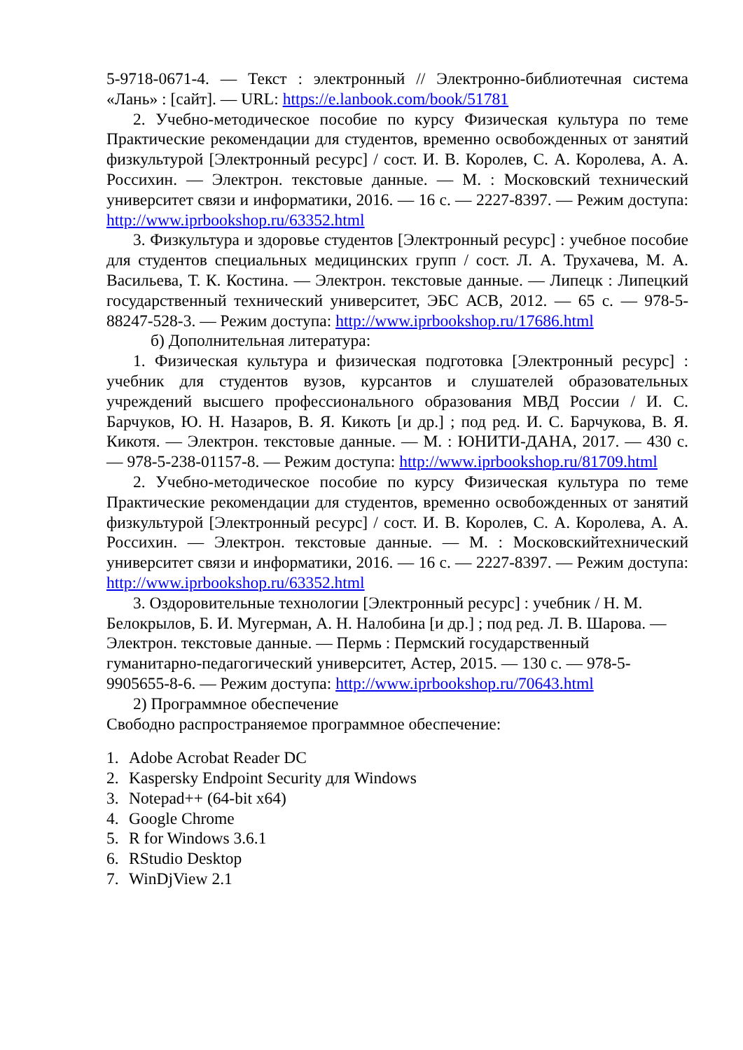5-9718-0671-4. — Текст : электронный // Электронно-библиотечная система «Лань» : [сайт]. — URL: https://e.lanbook.com/book/51781
2. Учебно-методическое пособие по курсу Физическая культура по теме Практические рекомендации для студентов, временно освобожденных от занятий физкультурой [Электронный ресурс] / сост. И. В. Королев, С. А. Королева, А. А. Россихин. — Электрон. текстовые данные. — М. : Московский технический университет связи и информатики, 2016. — 16 с. — 2227-8397. — Режим доступа: http://www.iprbookshop.ru/63352.html
3. Физкультура и здоровье студентов [Электронный ресурс] : учебное пособие для студентов специальных медицинских групп / сост. Л. А. Трухачева, М. А. Васильева, Т. К. Костина. — Электрон. текстовые данные. — Липецк : Липецкий государственный технический университет, ЭБС АСВ, 2012. — 65 с. — 978-5-88247-528-3. — Режим доступа: http://www.iprbookshop.ru/17686.html
б) Дополнительная литература:
1. Физическая культура и физическая подготовка [Электронный ресурс] : учебник для студентов вузов, курсантов и слушателей образовательных учреждений высшего профессионального образования МВД России / И. С. Барчуков, Ю. Н. Назаров, В. Я. Кикоть [и др.] ; под ред. И. С. Барчукова, В. Я. Кикотя. — Электрон. текстовые данные. — М. : ЮНИТИ-ДАНА, 2017. — 430 с. — 978-5-238-01157-8. — Режим доступа: http://www.iprbookshop.ru/81709.html
2. Учебно-методическое пособие по курсу Физическая культура по теме Практические рекомендации для студентов, временно освобожденных от занятий физкультурой [Электронный ресурс] / сост. И. В. Королев, С. А. Королева, А. А. Россихин. — Электрон. текстовые данные. — М. : Московскийтехнический университет связи и информатики, 2016. — 16 с. — 2227-8397. — Режим доступа: http://www.iprbookshop.ru/63352.html
3. Оздоровительные технологии [Электронный ресурс] : учебник / Н. М. Белокрылов, Б. И. Мугерман, А. Н. Налобина [и др.] ; под ред. Л. В. Шарова. — Электрон. текстовые данные. — Пермь : Пермский государственный гуманитарно-педагогический университет, Астер, 2015. — 130 с. — 978-5-9905655-8-6. — Режим доступа: http://www.iprbookshop.ru/70643.html
2) Программное обеспечение
Свободно распространяемое программное обеспечение:
1. Adobe Acrobat Reader DC
2. Kaspersky Endpoint Security для Windows
3. Notepad++ (64-bit x64)
4. Google Chrome
5. R for Windows 3.6.1
6. RStudio Desktop
7. WinDjView 2.1